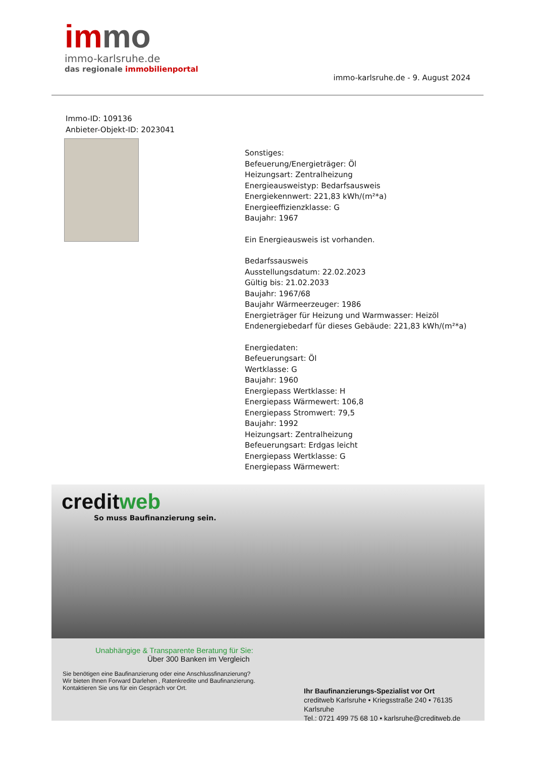im mo
immo-karlsruhe.de
das regionale immobilienportal
immo-karlsruhe.de - 9. August 2024
Immo-ID: 109136
Anbieter-Objekt-ID: 2023041
Sonstiges:
Befeuerung/Energieträger: Öl
Heizungsart: Zentralheizung
Energieausweistyp: Bedarfsausweis
Energiekennwert: 221,83 kWh/(m²*a)
Energieeffizienzklasse: G
Baujahr: 1967
Ein Energieausweis ist vorhanden.
Bedarfssausweis
Ausstellungsdatum: 22.02.2023
Gültig bis: 21.02.2033
Baujahr: 1967/68
Baujahr Wärmeerzeuger: 1986
Energieträger für Heizung und Warmwasser: Heizöl
Endenergiebedarf für dieses Gebäude: 221,83 kWh/(m²*a)
Energiedaten:
Befeuerungsart: Öl
Wertklasse: G
Baujahr: 1960
Energiepass Wertklasse: H
Energiepass Wärmewert: 106,8
Energiepass Stromwert: 79,5
Baujahr: 1992
Heizungsart: Zentralheizung
Befeuerungsart: Erdgas leicht
Energiepass Wertklasse: G
Energiepass Wärmewert:
creditweb
So muss Baufinanzierung sein.
Unabhängige & Transparente Beratung für Sie:
Über 300 Banken im Vergleich
Sie benötigen eine Baufinanzierung oder eine Anschlussfinanzierung?
Wir bieten Ihnen Forward Darlehen , Ratenkredite und Baufinanzierung.
Kontaktieren Sie uns für ein Gespräch vor Ort.
Ihr Baufinanzierungs-Spezialist vor Ort
creditweb Karlsruhe • Kriegsstraße 240 • 76135 Karlsruhe
Tel.: 0721 499 75 68 10 • karlsruhe@creditweb.de